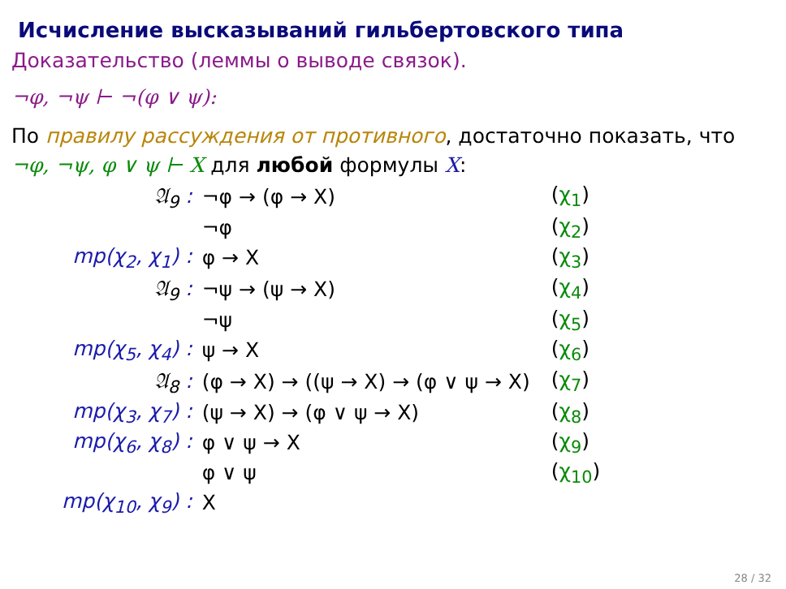Исчисление высказываний гильбертовского типа
Доказательство (леммы о выводе связок).
¬φ, ¬ψ ⊢ ¬(φ ∨ ψ):
По правилу рассуждения от противного, достаточно показать, что ¬φ, ¬ψ, φ ∨ ψ ⊢ X для любой формулы X:
| 𝔄<sub>9</sub> : | ¬φ → (φ → X) | ( χ<sub>1</sub> ) |
| | ¬φ | ( χ<sub>2</sub> ) |
| mp(χ<sub>2</sub>, χ<sub>1</sub>) : | φ → X | ( χ<sub>3</sub> ) |
| 𝔄<sub>9</sub> : | ¬ψ → (ψ → X) | ( χ<sub>4</sub> ) |
| | ¬ψ | ( χ<sub>5</sub> ) |
| mp(χ<sub>5</sub>, χ<sub>4</sub>) : | ψ → X | ( χ<sub>6</sub> ) |
| 𝔄<sub>8</sub> : | (φ → X) → ((ψ → X) → (φ ∨ ψ → X) | ( χ<sub>7</sub> ) |
| mp(χ<sub>3</sub>, χ<sub>7</sub>) : | (ψ → X) → (φ ∨ ψ → X) | ( χ<sub>8</sub> ) |
| mp(χ<sub>6</sub>, χ<sub>8</sub>) : | φ ∨ ψ → X | ( χ<sub>9</sub> ) |
| | φ ∨ ψ | ( χ<sub>10</sub> ) |
| mp(χ<sub>10</sub>, χ<sub>9</sub>) : | X | |
28 / 32